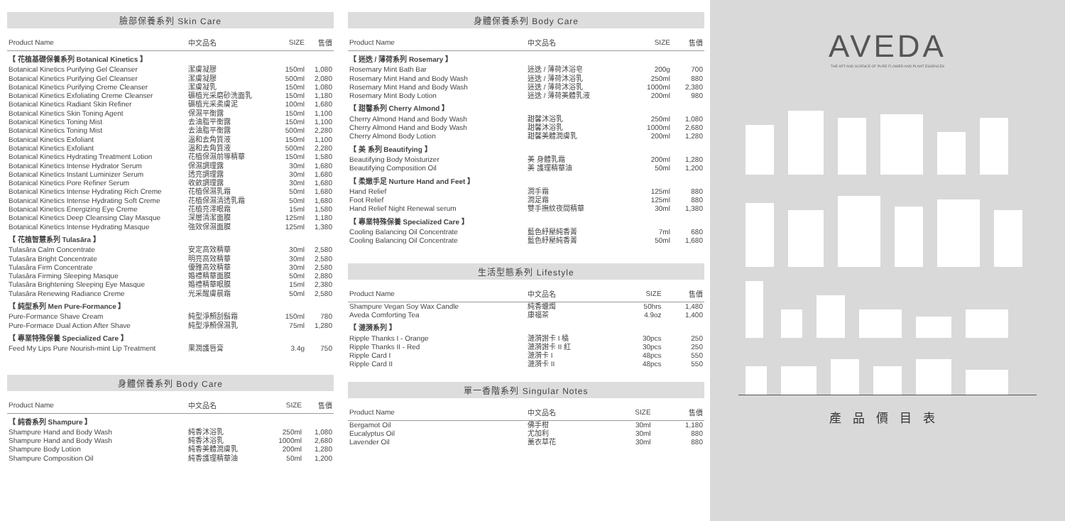臉部保養系列 Skin Care
| Product Name | 中文品名 | SIZE | 售價 |
| --- | --- | --- | --- |
| 【 花植基礎保養系列 Botanical Kinetics 】 | | | |
| Botanical Kinetics Purifying Gel Cleanser | 潔膚凝膠 | 150ml | 1,080 |
| Botanical Kinetics Purifying Gel Cleanser | 潔膚凝膠 | 500ml | 2,080 |
| Botanical Kinetics Purifying Creme Cleanser | 潔膚凝乳 | 150ml | 1,080 |
| Botanical Kinetics Exfoliating Creme Cleanser | 礦植光采磨砂洗面乳 | 150ml | 1,180 |
| Botanical Kinetics Radiant Skin Refiner | 礦植光采柔膚泥 | 100ml | 1,680 |
| Botanical Kinetics Skin Toning Agent | 保濕平衡露 | 150ml | 1,100 |
| Botanical Kinetics Toning Mist | 去油脂平衡露 | 150ml | 1,100 |
| Botanical Kinetics Toning Mist | 去油脂平衡露 | 500ml | 2,280 |
| Botanical Kinetics Exfoliant | 溫和去角質液 | 150ml | 1,100 |
| Botanical Kinetics Exfoliant | 溫和去角質液 | 500ml | 2,280 |
| Botanical Kinetics Hydrating Treatment Lotion | 花植保濕前導精華 | 150ml | 1,580 |
| Botanical Kinetics Intense Hydrator Serum | 保濕調理露 | 30ml | 1,680 |
| Botanical Kinetics Instant Luminizer Serum | 透亮調理露 | 30ml | 1,680 |
| Botanical Kinetics Pore Refiner Serum | 收斂調理露 | 30ml | 1,680 |
| Botanical Kinetics Intense Hydrating Rich Creme | 花植保濕乳霜 | 50ml | 1,680 |
| Botanical Kinetics Intense Hydrating Soft Creme | 花植保濕清透乳霜 | 50ml | 1,680 |
| Botanical Kinetics Energizing Eye Creme | 花植亮澤眼霜 | 15ml | 1,580 |
| Botanical Kinetics Deep Cleansing Clay Masque | 深層清潔面膜 | 125ml | 1,180 |
| Botanical Kinetics Intense Hydrating Masque | 強效保濕面膜 | 125ml | 1,380 |
| 【 花植智慧系列 Tulasāra 】 | | | |
| Tulasāra Calm Concentrate | 安定高效精華 | 30ml | 2,580 |
| Tulasāra Bright Concentrate | 明亮高效精華 | 30ml | 2,580 |
| Tulasāra Firm Concentrate | 優雅高效精華 | 30ml | 2,580 |
| Tulasāra Firming Sleeping Masque | 婚禮精華面膜 | 50ml | 2,880 |
| Tulasāra Brightening Sleeping Eye Masque | 婚禮精華眼膜 | 15ml | 2,380 |
| Tulasāra Renewing Radiance Creme | 光采醒膚晨霜 | 50ml | 2,580 |
| 【 純型系列 Men Pure-Formance 】 | | | |
| Pure-Formance Shave Cream | 純型淨顏刮鬍霜 | 150ml | 780 |
| Pure-Formace Dual Action After Shave | 純型淨顏保濕乳 | 75ml | 1,280 |
| 【 專業特殊保養 Specialized Care 】 | | | |
| Feed My Lips Pure Nourish-mint Lip Treatment | 果潤護唇膏 | 3.4g | 750 |
身體保養系列 Body Care
| Product Name | 中文品名 | SIZE | 售價 |
| --- | --- | --- | --- |
| 【 純香系列 Shampure 】 | | | |
| Shampure Hand and Body Wash | 純香沐浴乳 | 250ml | 1,080 |
| Shampure Hand and Body Wash | 純香沐浴乳 | 1000ml | 2,680 |
| Shampure Body Lotion | 純香美體潤膚乳 | 200ml | 1,280 |
| Shampure Composition Oil | 純香護理精華油 | 50ml | 1,200 |
身體保養系列 Body Care
| Product Name | 中文品名 | SIZE | 售價 |
| --- | --- | --- | --- |
| 【 迷迭 / 薄荷系列 Rosemary 】 | | | |
| Rosemary Mint Bath Bar | 迷迭 / 薄荷沐浴皂 | 200g | 700 |
| Rosemary Mint Hand and Body Wash | 迷迭 / 薄荷沐浴乳 | 250ml | 880 |
| Rosemary Mint Hand and Body Wash | 迷迭 / 薄荷沐浴乳 | 1000ml | 2,380 |
| Rosemary Mint Body Lotion | 迷迭 / 薄荷美體乳液 | 200ml | 980 |
| 【 甜馨系列 Cherry Almond 】 | | | |
| Cherry Almond Hand and Body Wash | 甜馨沐浴乳 | 250ml | 1,080 |
| Cherry Almond Hand and Body Wash | 甜馨沐浴乳 | 1000ml | 2,680 |
| Cherry Almond Body Lotion | 甜馨美體潤膚乳 | 200ml | 1,280 |
| 【 美 系列 Beautifying 】 | | | |
| Beautifying Body Moisturizer | 美 身體乳霜 | 200ml | 1,280 |
| Beautifying Composition Oil | 美 護理精華油 | 50ml | 1,200 |
| 【 柔嫩手足 Nurture Hand and Feet 】 | | | |
| Hand Relief | 潤手霜 | 125ml | 880 |
| Foot Relief | 潤足霜 | 125ml | 880 |
| Hand Relief Night Renewal serum | 雙手撫紋夜間精華 | 30ml | 1,380 |
| 【 專業特殊保養 Specialized Care 】 | | | |
| Cooling Balancing Oil Concentrate | 藍色紓壓純香菁 | 7ml | 680 |
| Cooling Balancing Oil Concentrate | 藍色紓壓純香菁 | 50ml | 1,680 |
生活型態系列 Lifestyle
| Product Name | 中文品名 | SIZE | 售價 |
| --- | --- | --- | --- |
| Shampure Vegan Soy Wax Candle | 純香蠟燭 | 50hrs | 1,480 |
| Aveda Comforting Tea | 康福茶 | 4.9oz | 1,400 |
| 【 漣漪系列 】 | | | |
| Ripple Thanks I - Orange | 漣漪謝卡 I 橘 | 30pcs | 250 |
| Ripple Thanks II - Red | 漣漪謝卡 II 紅 | 30pcs | 250 |
| Ripple Card I | 漣漪卡 I | 48pcs | 550 |
| Ripple Card II | 漣漪卡 II | 48pcs | 550 |
單一香階系列 Singular Notes
| Product Name | 中文品名 | SIZE | 售價 |
| --- | --- | --- | --- |
| Bergamot Oil | 佛手柑 | 30ml | 1,180 |
| Eucalyptus Oil | 尤加利 | 30ml | 880 |
| Lavender Oil | 薰衣草花 | 30ml | 880 |
AVEDA
THE ART AND SCIENCE OF PURE FLOWER AND PLANT ESSENCES
產品價目表